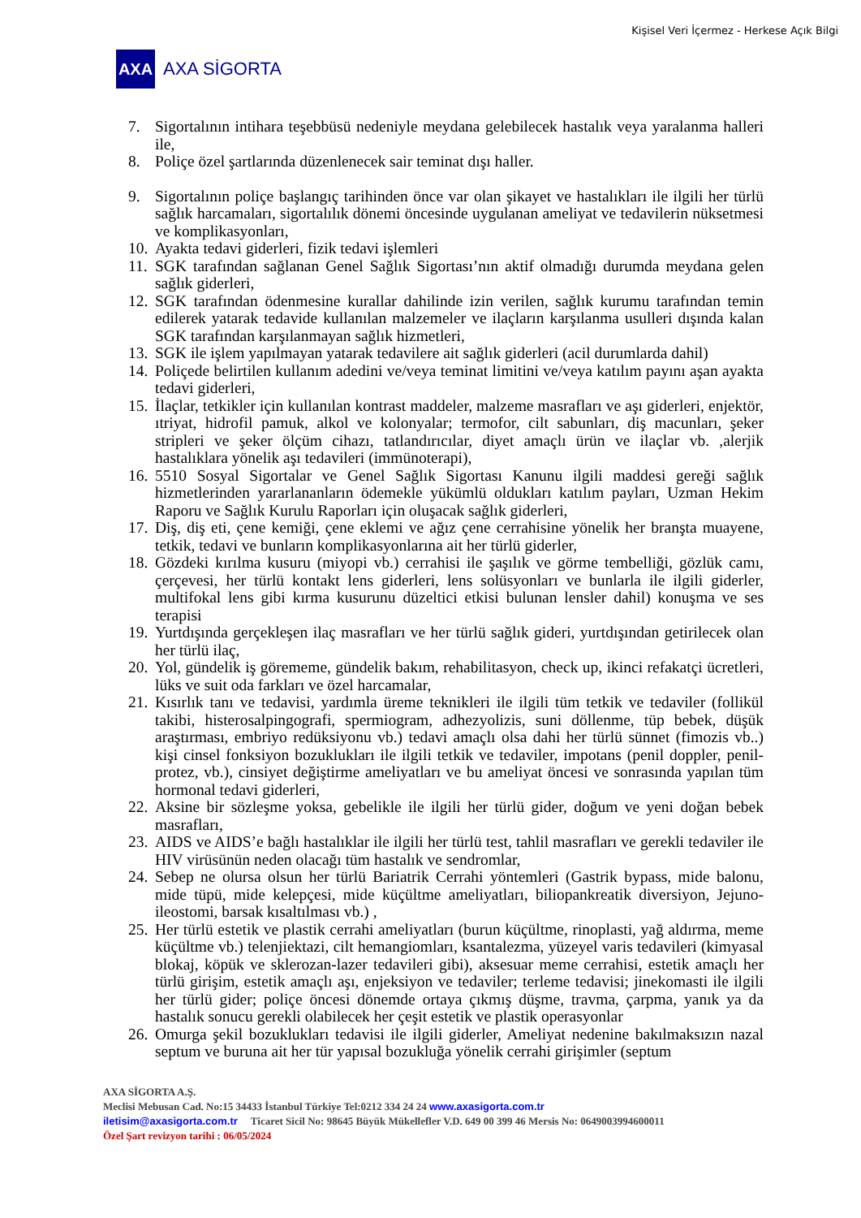Kişisel Veri İçermez - Herkese Açık Bilgi
AXA
AXA SİGORTA
7. Sigortalının intihara teşebbüsü nedeniyle meydana gelebilecek hastalık veya yaralanma halleri ile,
8. Poliçe özel şartlarında düzenlenecek sair teminat dışı haller.
9. Sigortalının poliçe başlangıç tarihinden önce var olan şikayet ve hastalıkları ile ilgili her türlü sağlık harcamaları, sigortalılık dönemi öncesinde uygulanan ameliyat ve tedavilerin nüksetmesi ve komplikasyonları,
10. Ayakta tedavi giderleri, fizik tedavi işlemleri
11. SGK tarafından sağlanan Genel Sağlık Sigortası’nın aktif olmadığı durumda meydana gelen sağlık giderleri,
12. SGK tarafından ödenmesine kurallar dahilinde izin verilen, sağlık kurumu tarafından temin edilerek yatarak tedavide kullanılan malzemeler ve ilaçların karşılanma usulleri dışında kalan SGK tarafından karşılanmayan sağlık hizmetleri,
13. SGK ile işlem yapılmayan yatarak tedavilere ait sağlık giderleri (acil durumlarda dahil)
14. Poliçede belirtilen kullanım adedini ve/veya teminat limitini ve/veya katılım payını aşan ayakta tedavi giderleri,
15. İlaçlar, tetkikler için kullanılan kontrast maddeler, malzeme masrafları ve aşı giderleri, enjektör, ıtriyat, hidrofil pamuk, alkol ve kolonyalar; termofor, cilt sabunları, diş macunları, şeker stripleri ve şeker ölçüm cihazı, tatlandırıcılar, diyet amaçlı ürün ve ilaçlar vb. ,alerjik hastalıklara yönelik aşı tedavileri (immünoterapi),
16. 5510 Sosyal Sigortalar ve Genel Sağlık Sigortası Kanunu ilgili maddesi gereği sağlık hizmetlerinden yararlananların ödemekle yükümlü oldukları katılım payları, Uzman Hekim Raporu ve Sağlık Kurulu Raporları için oluşacak sağlık giderleri,
17. Diş, diş eti, çene kemiği, çene eklemi ve ağız çene cerrahisine yönelik her branşta muayene, tetkik, tedavi ve bunların komplikasyonlarına ait her türlü giderler,
18. Gözdeki kırılma kusuru (miyopi vb.) cerrahisi ile şaşılık ve görme tembelliği, gözlük camı, çerçevesi, her türlü kontakt lens giderleri, lens solüsyonları ve bunlarla ile ilgili giderler, multifokal lens gibi kırma kusurunu düzeltici etkisi bulunan lensler dahil) konuşma ve ses terapisi
19. Yurtdışında gerçekleşen ilaç masrafları ve her türlü sağlık gideri, yurtdışından getirilecek olan her türlü ilaç,
20. Yol, gündelik iş görememe, gündelik bakım, rehabilitasyon, check up, ikinci refakatçi ücretleri, lüks ve suit oda farkları ve özel harcamalar,
21. Kısırlık tanı ve tedavisi, yardımla üreme teknikleri ile ilgili tüm tetkik ve tedaviler (follikül takibi, histerosalpingografi, spermiogram, adhezyolizis, suni döllenme, tüp bebek, düşük araştırması, embriyo redüksiyonu vb.) tedavi amaçlı olsa dahi her türlü sünnet (fimozis vb..) kişi cinsel fonksiyon bozuklukları ile ilgili tetkik ve tedaviler, impotans (penil doppler, penil-protez, vb.), cinsiyet değiştirme ameliyatları ve bu ameliyat öncesi ve sonrasında yapılan tüm hormonal tedavi giderleri,
22. Aksine bir sözleşme yoksa, gebelikle ile ilgili her türlü gider, doğum ve yeni doğan bebek masrafları,
23. AIDS ve AIDS’e bağlı hastalıklar ile ilgili her türlü test, tahlil masrafları ve gerekli tedaviler ile HIV virüsünün neden olacağı tüm hastalık ve sendromlar,
24. Sebep ne olursa olsun her türlü Bariatrik Cerrahi yöntemleri (Gastrik bypass, mide balonu, mide tüpü, mide kelepçesi, mide küçültme ameliyatları, biliopankreatik diversiyon, Jejuno-ileostomi, barsak kısaltılması vb.) ,
25. Her türlü estetik ve plastik cerrahi ameliyatları (burun küçültme, rinoplasti, yağ aldırma, meme küçültme vb.) telenjiektazi, cilt hemangiomları, ksantalezma, yüzeyel varis tedavileri (kimyasal blokaj, köpük ve sklerozan-lazer tedavileri gibi), aksesuar meme cerrahisi, estetik amaçlı her türlü girişim, estetik amaçlı aşı, enjeksiyon ve tedaviler; terleme tedavisi; jinekomasti ile ilgili her türlü gider; poliçe öncesi dönemde ortaya çıkmış düşme, travma, çarpma, yanık ya da hastalık sonucu gerekli olabilecek her çeşit estetik ve plastik operasyonlar
26. Omurga şekil bozuklukları tedavisi ile ilgili giderler, Ameliyat nedenine bakılmaksızın nazal septum ve buruna ait her tür yapısal bozukluğa yönelik cerrahi girişimler (septum
AXA SİGORTA A.Ş.
Meclisi Mebusan Cad. No:15 34433 İstanbul Türkiye Tel:0212 334 24 24 www.axasigorta.com.tr
iletisim@axasigorta.com.tr Ticaret Sicil No: 98645 Büyük Mükellefler V.D. 649 00 399 46 Mersis No: 0649003994600011
Özel Şart revizyon tarihi : 06/05/2024